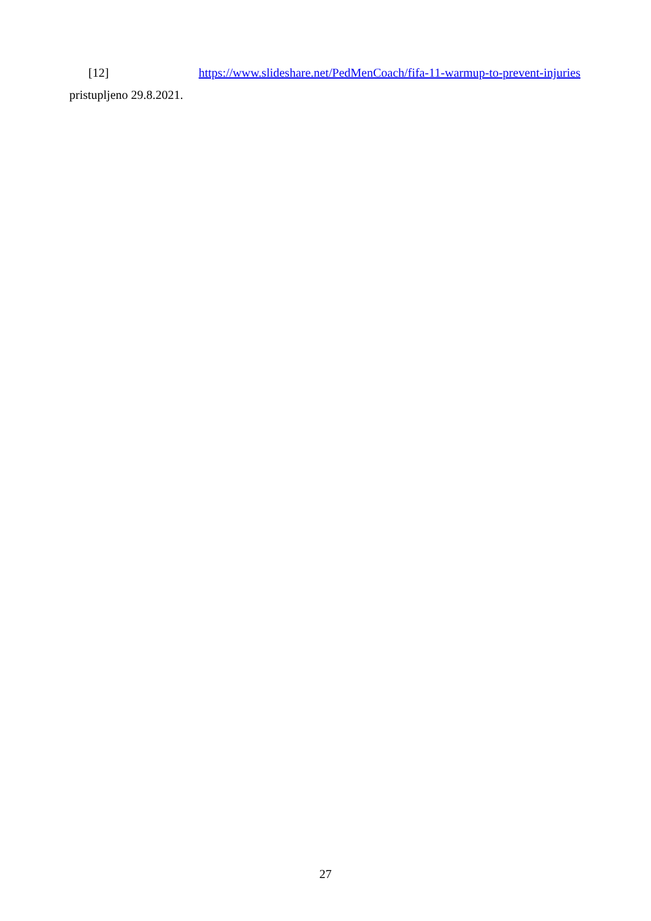[12] https://www.slideshare.net/PedMenCoach/fifa-11-warmup-to-prevent-injuries
pristupljeno 29.8.2021.
27